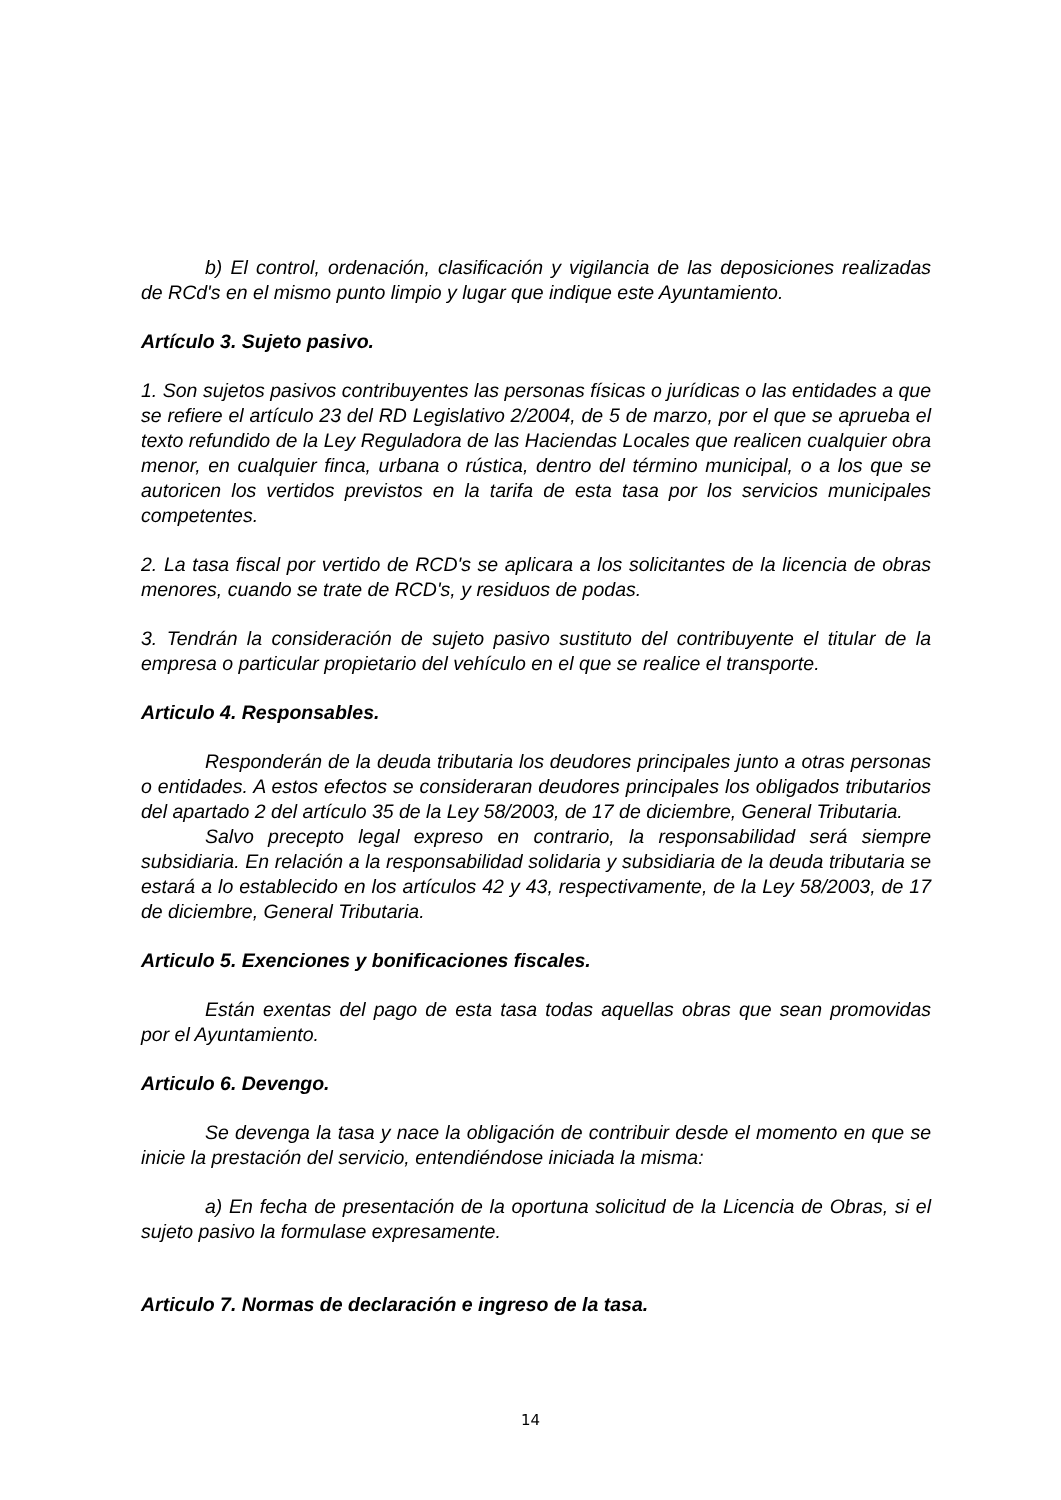b) El control, ordenación, clasificación y vigilancia de las deposiciones realizadas de RCd's en el mismo punto limpio y lugar que indique este Ayuntamiento.
Artículo 3. Sujeto pasivo.
1. Son sujetos pasivos contribuyentes las personas físicas o jurídicas o las entidades a que se refiere el artículo 23 del RD Legislativo 2/2004, de 5 de marzo, por el que se aprueba el texto refundido de la Ley Reguladora de las Haciendas Locales que realicen cualquier obra menor, en cualquier finca, urbana o rústica, dentro del término municipal, o a los que se autoricen los vertidos previstos en la tarifa de esta tasa por los servicios municipales competentes.
2. La tasa fiscal por vertido de RCD's se aplicara a los solicitantes de la licencia de obras menores, cuando se trate de RCD's, y residuos de podas.
3. Tendrán la consideración de sujeto pasivo sustituto del contribuyente el titular de la empresa o particular propietario del vehículo en el que se realice el transporte.
Articulo 4. Responsables.
Responderán de la deuda tributaria los deudores principales junto a otras personas o entidades. A estos efectos se consideraran deudores principales los obligados tributarios del apartado 2 del artículo 35 de la Ley 58/2003, de 17 de diciembre, General Tributaria.
Salvo precepto legal expreso en contrario, la responsabilidad será siempre subsidiaria. En relación a la responsabilidad solidaria y subsidiaria de la deuda tributaria se estará a lo establecido en los artículos 42 y 43, respectivamente, de la Ley 58/2003, de 17 de diciembre, General Tributaria.
Articulo 5. Exenciones y bonificaciones fiscales.
Están exentas del pago de esta tasa todas aquellas obras que sean promovidas por el Ayuntamiento.
Articulo 6. Devengo.
Se devenga la tasa y nace la obligación de contribuir desde el momento en que se inicie la prestación del servicio, entendiéndose iniciada la misma:
a) En fecha de presentación de la oportuna solicitud de la Licencia de Obras, si el sujeto pasivo la formulase expresamente.
Articulo 7. Normas de declaración e ingreso de la tasa.
14